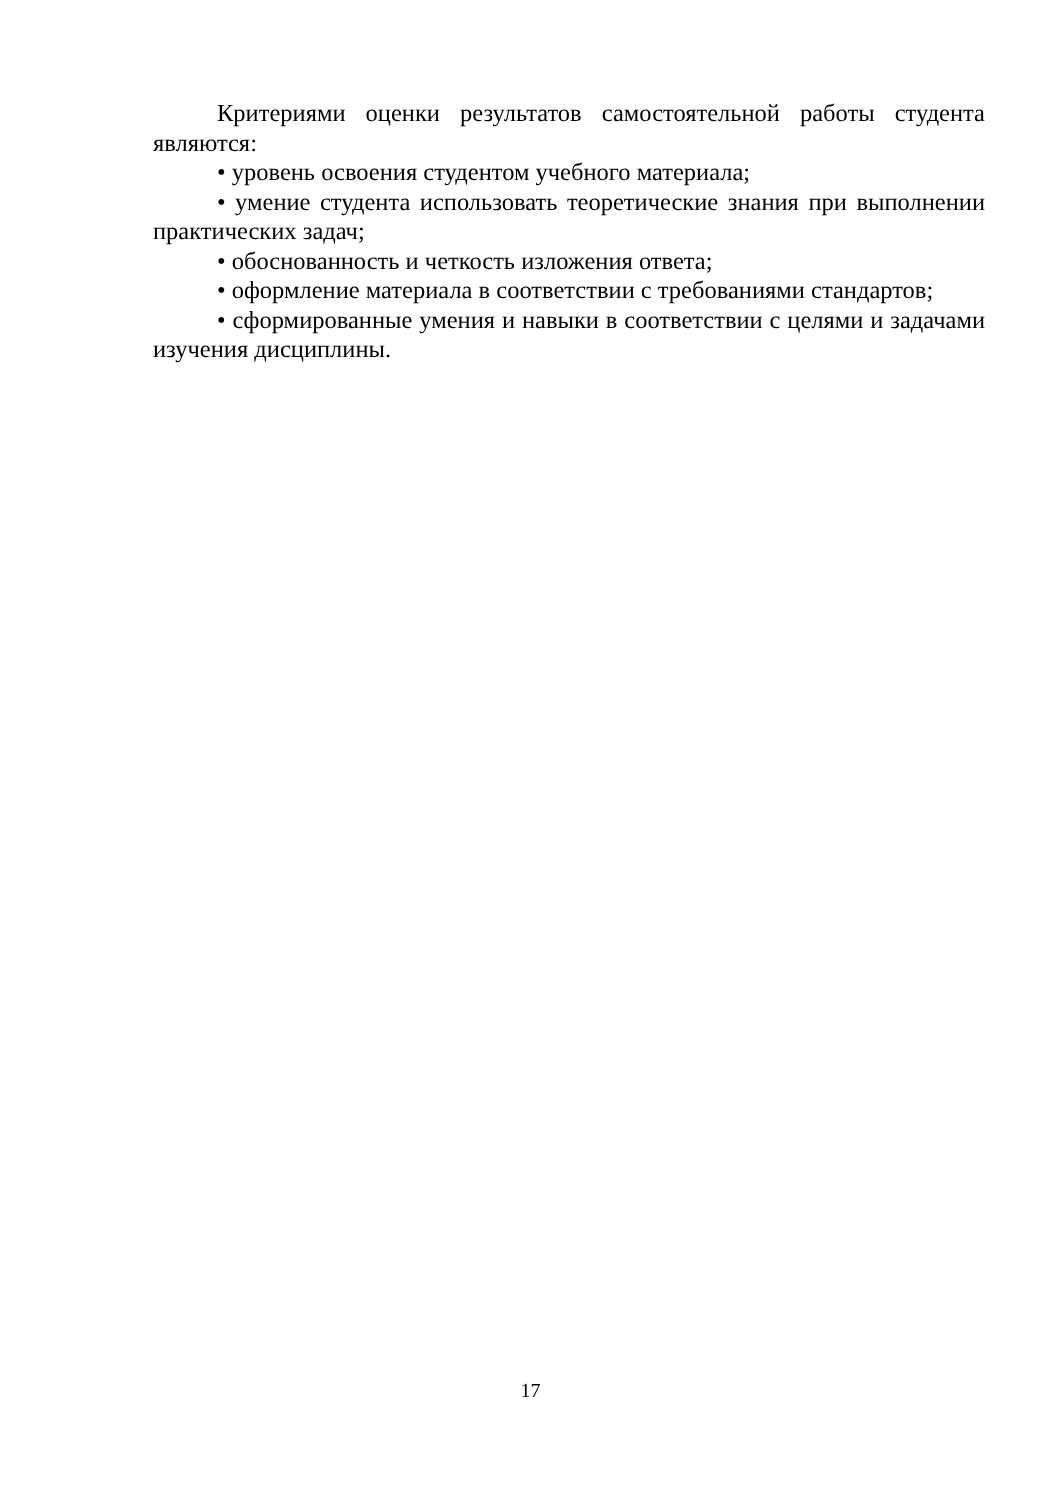Критериями оценки результатов самостоятельной работы студента являются:
• уровень освоения студентом учебного материала;
• умение студента использовать теоретические знания при выполнении практических задач;
• обоснованность и четкость изложения ответа;
• оформление материала в соответствии с требованиями стандартов;
• сформированные умения и навыки в соответствии с целями и задачами изучения дисциплины.
17